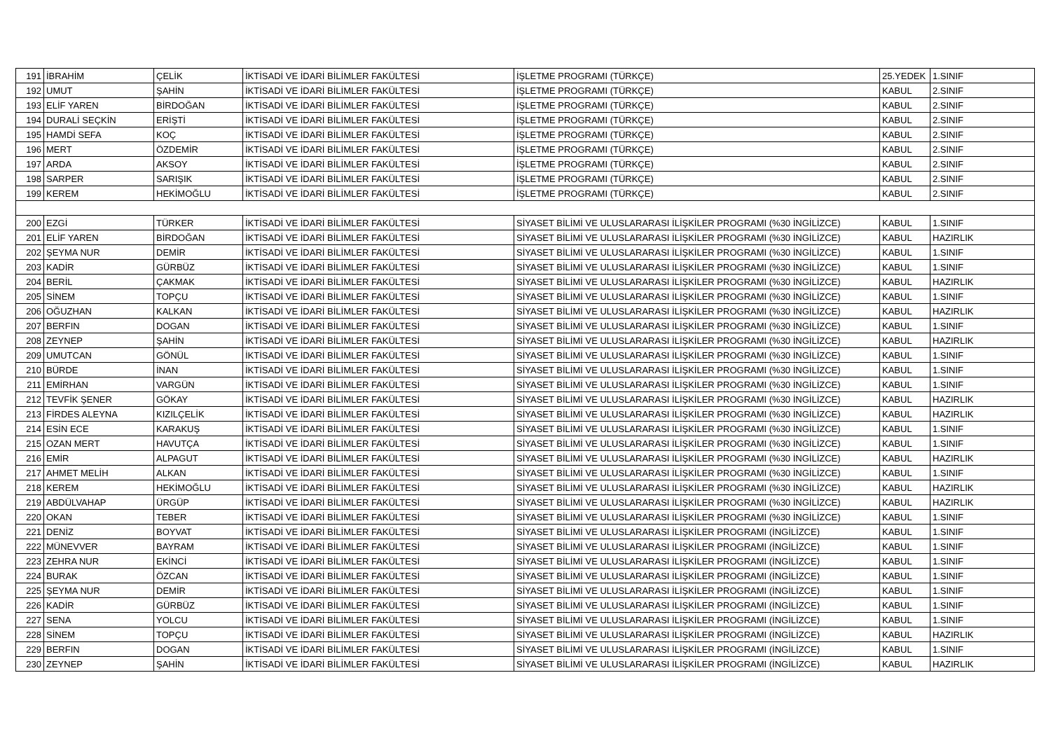| 191 | İBRAHİM | ÇELİK | İKTİSADİ VE İDARİ BİLİMLER FAKÜLTESİ | İŞLETME PROGRAMI (TÜRKÇE) | 25.YEDEK | 1.SINIF |
| 192 | UMUT | ŞAHİN | İKTİSADİ VE İDARİ BİLİMLER FAKÜLTESİ | İŞLETME PROGRAMI (TÜRKÇE) | KABUL | 2.SINIF |
| 193 | ELİF YAREN | BİRDOĞAN | İKTİSADİ VE İDARİ BİLİMLER FAKÜLTESİ | İŞLETME PROGRAMI (TÜRKÇE) | KABUL | 2.SINIF |
| 194 | DURALİ SEÇKİN | ERİŞTİ | İKTİSADİ VE İDARİ BİLİMLER FAKÜLTESİ | İŞLETME PROGRAMI (TÜRKÇE) | KABUL | 2.SINIF |
| 195 | HAMDİ SEFA | KOÇ | İKTİSADİ VE İDARİ BİLİMLER FAKÜLTESİ | İŞLETME PROGRAMI (TÜRKÇE) | KABUL | 2.SINIF |
| 196 | MERT | ÖZDEMİR | İKTİSADİ VE İDARİ BİLİMLER FAKÜLTESİ | İŞLETME PROGRAMI (TÜRKÇE) | KABUL | 2.SINIF |
| 197 | ARDA | AKSOY | İKTİSADİ VE İDARİ BİLİMLER FAKÜLTESİ | İŞLETME PROGRAMI (TÜRKÇE) | KABUL | 2.SINIF |
| 198 | SARPER | SARIŞIK | İKTİSADİ VE İDARİ BİLİMLER FAKÜLTESİ | İŞLETME PROGRAMI (TÜRKÇE) | KABUL | 2.SINIF |
| 199 | KEREM | HEKİMOĞLU | İKTİSADİ VE İDARİ BİLİMLER FAKÜLTESİ | İŞLETME PROGRAMI (TÜRKÇE) | KABUL | 2.SINIF |
| 200 | EZGİ | TÜRKER | İKTİSADİ VE İDARİ BİLİMLER FAKÜLTESİ | SİYASET BİLİMİ VE ULUSLARARASI İLİŞKİLER PROGRAMI (%30 İNGİLİZCE) | KABUL | 1.SINIF |
| 201 | ELİF YAREN | BİRDOĞAN | İKTİSADİ VE İDARİ BİLİMLER FAKÜLTESİ | SİYASET BİLİMİ VE ULUSLARARASI İLİŞKİLER PROGRAMI (%30 İNGİLİZCE) | KABUL | HAZIRLIK |
| 202 | ŞEYMA NUR | DEMİR | İKTİSADİ VE İDARİ BİLİMLER FAKÜLTESİ | SİYASET BİLİMİ VE ULUSLARARASI İLİŞKİLER PROGRAMI (%30 İNGİLİZCE) | KABUL | 1.SINIF |
| 203 | KADİR | GÜRBÜZ | İKTİSADİ VE İDARİ BİLİMLER FAKÜLTESİ | SİYASET BİLİMİ VE ULUSLARARASI İLİŞKİLER PROGRAMI (%30 İNGİLİZCE) | KABUL | 1.SINIF |
| 204 | BERİL | ÇAKMAK | İKTİSADİ VE İDARİ BİLİMLER FAKÜLTESİ | SİYASET BİLİMİ VE ULUSLARARASI İLİŞKİLER PROGRAMI (%30 İNGİLİZCE) | KABUL | HAZIRLIK |
| 205 | SİNEM | TOPÇU | İKTİSADİ VE İDARİ BİLİMLER FAKÜLTESİ | SİYASET BİLİMİ VE ULUSLARARASI İLİŞKİLER PROGRAMI (%30 İNGİLİZCE) | KABUL | 1.SINIF |
| 206 | OĞUZHAN | KALKAN | İKTİSADİ VE İDARİ BİLİMLER FAKÜLTESİ | SİYASET BİLİMİ VE ULUSLARARASI İLİŞKİLER PROGRAMI (%30 İNGİLİZCE) | KABUL | HAZIRLIK |
| 207 | BERFIN | DOGAN | İKTİSADİ VE İDARİ BİLİMLER FAKÜLTESİ | SİYASET BİLİMİ VE ULUSLARARASI İLİŞKİLER PROGRAMI (%30 İNGİLİZCE) | KABUL | 1.SINIF |
| 208 | ZEYNEP | ŞAHİN | İKTİSADİ VE İDARİ BİLİMLER FAKÜLTESİ | SİYASET BİLİMİ VE ULUSLARARASI İLİŞKİLER PROGRAMI (%30 İNGİLİZCE) | KABUL | HAZIRLIK |
| 209 | UMUTCAN | GÖNÜL | İKTİSADİ VE İDARİ BİLİMLER FAKÜLTESİ | SİYASET BİLİMİ VE ULUSLARARASI İLİŞKİLER PROGRAMI (%30 İNGİLİZCE) | KABUL | 1.SINIF |
| 210 | BÜRDE | İNAN | İKTİSADİ VE İDARİ BİLİMLER FAKÜLTESİ | SİYASET BİLİMİ VE ULUSLARARASI İLİŞKİLER PROGRAMI (%30 İNGİLİZCE) | KABUL | 1.SINIF |
| 211 | EMİRHAN | VARGÜN | İKTİSADİ VE İDARİ BİLİMLER FAKÜLTESİ | SİYASET BİLİMİ VE ULUSLARARASI İLİŞKİLER PROGRAMI (%30 İNGİLİZCE) | KABUL | 1.SINIF |
| 212 | TEVFİK ŞENER | GÖKAY | İKTİSADİ VE İDARİ BİLİMLER FAKÜLTESİ | SİYASET BİLİMİ VE ULUSLARARASI İLİŞKİLER PROGRAMI (%30 İNGİLİZCE) | KABUL | HAZIRLIK |
| 213 | FİRDES ALEYNA | KIZILÇELİK | İKTİSADİ VE İDARİ BİLİMLER FAKÜLTESİ | SİYASET BİLİMİ VE ULUSLARARASI İLİŞKİLER PROGRAMI (%30 İNGİLİZCE) | KABUL | HAZIRLIK |
| 214 | ESİN ECE | KARAKUŞ | İKTİSADİ VE İDARİ BİLİMLER FAKÜLTESİ | SİYASET BİLİMİ VE ULUSLARARASI İLİŞKİLER PROGRAMI (%30 İNGİLİZCE) | KABUL | 1.SINIF |
| 215 | OZAN MERT | HAVUTÇA | İKTİSADİ VE İDARİ BİLİMLER FAKÜLTESİ | SİYASET BİLİMİ VE ULUSLARARASI İLİŞKİLER PROGRAMI (%30 İNGİLİZCE) | KABUL | 1.SINIF |
| 216 | EMİR | ALPAGUT | İKTİSADİ VE İDARİ BİLİMLER FAKÜLTESİ | SİYASET BİLİMİ VE ULUSLARARASI İLİŞKİLER PROGRAMI (%30 İNGİLİZCE) | KABUL | HAZIRLIK |
| 217 | AHMET MELİH | ALKAN | İKTİSADİ VE İDARİ BİLİMLER FAKÜLTESİ | SİYASET BİLİMİ VE ULUSLARARASI İLİŞKİLER PROGRAMI (%30 İNGİLİZCE) | KABUL | 1.SINIF |
| 218 | KEREM | HEKİMOĞLU | İKTİSADİ VE İDARİ BİLİMLER FAKÜLTESİ | SİYASET BİLİMİ VE ULUSLARARASI İLİŞKİLER PROGRAMI (%30 İNGİLİZCE) | KABUL | HAZIRLIK |
| 219 | ABDÜLVAHAP | ÜRGÜP | İKTİSADİ VE İDARİ BİLİMLER FAKÜLTESİ | SİYASET BİLİMİ VE ULUSLARARASI İLİŞKİLER PROGRAMI (%30 İNGİLİZCE) | KABUL | HAZIRLIK |
| 220 | OKAN | TEBER | İKTİSADİ VE İDARİ BİLİMLER FAKÜLTESİ | SİYASET BİLİMİ VE ULUSLARARASI İLİŞKİLER PROGRAMI (%30 İNGİLİZCE) | KABUL | 1.SINIF |
| 221 | DENİZ | BOYVAT | İKTİSADİ VE İDARİ BİLİMLER FAKÜLTESİ | SİYASET BİLİMİ VE ULUSLARARASI İLİŞKİLER PROGRAMI (İNGİLİZCE) | KABUL | 1.SINIF |
| 222 | MÜNEVVER | BAYRAM | İKTİSADİ VE İDARİ BİLİMLER FAKÜLTESİ | SİYASET BİLİMİ VE ULUSLARARASI İLİŞKİLER PROGRAMI (İNGİLİZCE) | KABUL | 1.SINIF |
| 223 | ZEHRA NUR | EKİNCİ | İKTİSADİ VE İDARİ BİLİMLER FAKÜLTESİ | SİYASET BİLİMİ VE ULUSLARARASI İLİŞKİLER PROGRAMI (İNGİLİZCE) | KABUL | 1.SINIF |
| 224 | BURAK | ÖZCAN | İKTİSADİ VE İDARİ BİLİMLER FAKÜLTESİ | SİYASET BİLİMİ VE ULUSLARARASI İLİŞKİLER PROGRAMI (İNGİLİZCE) | KABUL | 1.SINIF |
| 225 | ŞEYMA NUR | DEMİR | İKTİSADİ VE İDARİ BİLİMLER FAKÜLTESİ | SİYASET BİLİMİ VE ULUSLARARASI İLİŞKİLER PROGRAMI (İNGİLİZCE) | KABUL | 1.SINIF |
| 226 | KADİR | GÜRBÜZ | İKTİSADİ VE İDARİ BİLİMLER FAKÜLTESİ | SİYASET BİLİMİ VE ULUSLARARASI İLİŞKİLER PROGRAMI (İNGİLİZCE) | KABUL | 1.SINIF |
| 227 | SENA | YOLCU | İKTİSADİ VE İDARİ BİLİMLER FAKÜLTESİ | SİYASET BİLİMİ VE ULUSLARARASI İLİŞKİLER PROGRAMI (İNGİLİZCE) | KABUL | 1.SINIF |
| 228 | SİNEM | TOPÇU | İKTİSADİ VE İDARİ BİLİMLER FAKÜLTESİ | SİYASET BİLİMİ VE ULUSLARARASI İLİŞKİLER PROGRAMI (İNGİLİZCE) | KABUL | HAZIRLIK |
| 229 | BERFIN | DOGAN | İKTİSADİ VE İDARİ BİLİMLER FAKÜLTESİ | SİYASET BİLİMİ VE ULUSLARARASI İLİŞKİLER PROGRAMI (İNGİLİZCE) | KABUL | 1.SINIF |
| 230 | ZEYNEP | ŞAHİN | İKTİSADİ VE İDARİ BİLİMLER FAKÜLTESİ | SİYASET BİLİMİ VE ULUSLARARASI İLİŞKİLER PROGRAMI (İNGİLİZCE) | KABUL | HAZIRLIK |